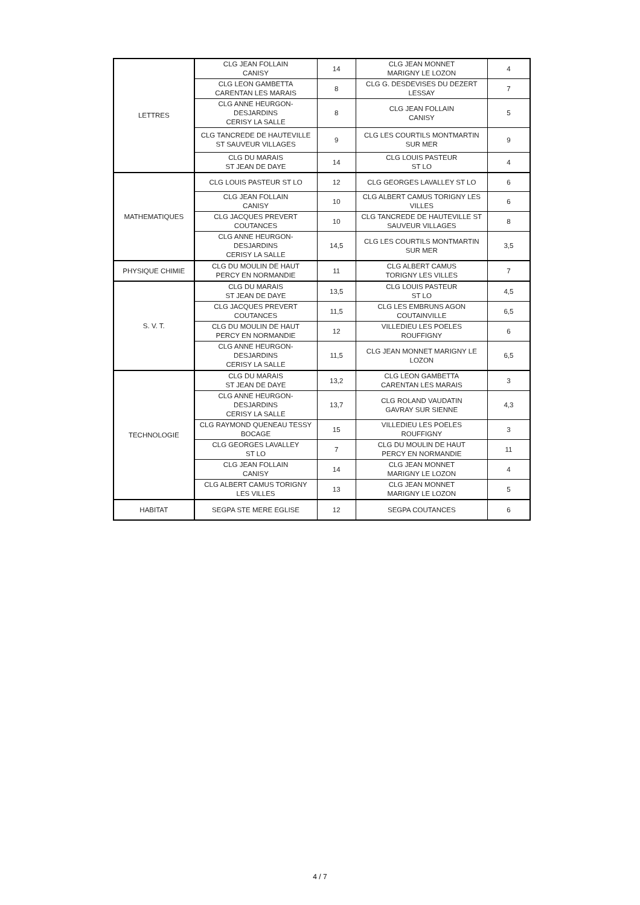| LETTRES | CLG JEAN FOLLAIN CANISY | 14 | CLG JEAN MONNET MARIGNY LE LOZON | 4 |
| | CLG LEON GAMBETTA CARENTAN LES MARAIS | 8 | CLG G. DESDEVISES DU DEZERT LESSAY | 7 |
| | CLG ANNE HEURGON- DESJARDINS CERISY LA SALLE | 8 | CLG JEAN FOLLAIN CANISY | 5 |
| | CLG TANCREDE DE HAUTEVILLE ST SAUVEUR VILLAGES | 9 | CLG LES COURTILS MONTMARTIN SUR MER | 9 |
| | CLG DU MARAIS ST JEAN DE DAYE | 14 | CLG LOUIS PASTEUR ST LO | 4 |
| MATHEMATIQUES | CLG LOUIS PASTEUR ST LO | 12 | CLG GEORGES LAVALLEY ST LO | 6 |
| | CLG JEAN FOLLAIN CANISY | 10 | CLG ALBERT CAMUS TORIGNY LES VILLES | 6 |
| | CLG JACQUES PREVERT COUTANCES | 10 | CLG TANCREDE DE HAUTEVILLE ST SAUVEUR VILLAGES | 8 |
| | CLG ANNE HEURGON- DESJARDINS CERISY LA SALLE | 14,5 | CLG LES COURTILS MONTMARTIN SUR MER | 3,5 |
| PHYSIQUE CHIMIE | CLG DU MOULIN DE HAUT PERCY EN NORMANDIE | 11 | CLG ALBERT CAMUS TORIGNY LES VILLES | 7 |
| S. V. T. | CLG DU MARAIS ST JEAN DE DAYE | 13,5 | CLG LOUIS PASTEUR ST LO | 4,5 |
| | CLG JACQUES PREVERT COUTANCES | 11,5 | CLG LES EMBRUNS AGON COUTAINVILLE | 6,5 |
| | CLG DU MOULIN DE HAUT PERCY EN NORMANDIE | 12 | VILLEDIEU LES POELES ROUFFIGNY | 6 |
| | CLG ANNE HEURGON- DESJARDINS CERISY LA SALLE | 11,5 | CLG JEAN MONNET MARIGNY LE LOZON | 6,5 |
| TECHNOLOGIE | CLG DU MARAIS ST JEAN DE DAYE | 13,2 | CLG LEON GAMBETTA CARENTAN LES MARAIS | 3 |
| | CLG ANNE HEURGON- DESJARDINS CERISY LA SALLE | 13,7 | CLG ROLAND VAUDATIN GAVRAY SUR SIENNE | 4,3 |
| | CLG RAYMOND QUENEAU TESSY BOCAGE | 15 | VILLEDIEU LES POELES ROUFFIGNY | 3 |
| | CLG GEORGES LAVALLEY ST LO | 7 | CLG DU MOULIN DE HAUT PERCY EN NORMANDIE | 11 |
| | CLG JEAN FOLLAIN CANISY | 14 | CLG JEAN MONNET MARIGNY LE LOZON | 4 |
| | CLG ALBERT CAMUS TORIGNY LES VILLES | 13 | CLG JEAN MONNET MARIGNY LE LOZON | 5 |
| HABITAT | SEGPA STE MERE EGLISE | 12 | SEGPA COUTANCES | 6 |
4 / 7